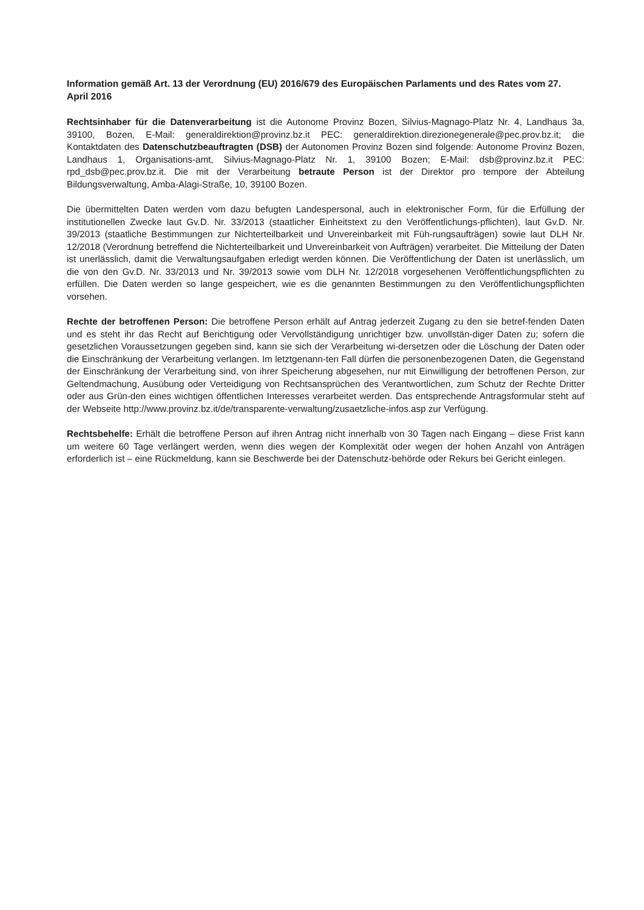Information gemäß Art. 13 der Verordnung (EU) 2016/679 des Europäischen Parlaments und des Rates vom 27. April 2016
Rechtsinhaber für die Datenverarbeitung ist die Autonome Provinz Bozen, Silvius-Magnago-Platz Nr. 4, Landhaus 3a, 39100, Bozen, E-Mail: generaldirektion@provinz.bz.it PEC: generaldirektion.direzionegenerale@pec.prov.bz.it; die Kontaktdaten des Datenschutzbeauftragten (DSB) der Autonomen Provinz Bozen sind folgende: Autonome Provinz Bozen, Landhaus 1, Organisations-amt, Silvius-Magnago-Platz Nr. 1, 39100 Bozen; E-Mail: dsb@provinz.bz.it PEC: rpd_dsb@pec.prov.bz.it. Die mit der Verarbeitung betraute Person ist der Direktor pro tempore der Abteilung Bildungsverwaltung, Amba-Alagi-Straße, 10, 39100 Bozen.
Die übermittelten Daten werden vom dazu befugten Landespersonal, auch in elektronischer Form, für die Erfüllung der institutionellen Zwecke laut Gv.D. Nr. 33/2013 (staatlicher Einheitstext zu den Veröffentlichungs-pflichten), laut Gv.D. Nr. 39/2013 (staatliche Bestimmungen zur Nichterteilbarkeit und Unvereinbarkeit mit Füh-rungsaufträgen) sowie laut DLH Nr. 12/2018 (Verordnung betreffend die Nichterteilbarkeit und Unvereinbarkeit von Aufträgen) verarbeitet. Die Mitteilung der Daten ist unerlässlich, damit die Verwaltungsaufgaben erledigt werden können. Die Veröffentlichung der Daten ist unerlässlich, um die von den Gv.D. Nr. 33/2013 und Nr. 39/2013 sowie vom DLH Nr. 12/2018 vorgesehenen Veröffentlichungspflichten zu erfüllen. Die Daten werden so lange gespeichert, wie es die genannten Bestimmungen zu den Veröffentlichungspflichten vorsehen.
Rechte der betroffenen Person: Die betroffene Person erhält auf Antrag jederzeit Zugang zu den sie betref-fenden Daten und es steht ihr das Recht auf Berichtigung oder Vervollständigung unrichtiger bzw. unvollstän-diger Daten zu; sofern die gesetzlichen Voraussetzungen gegeben sind, kann sie sich der Verarbeitung wi-dersetzen oder die Löschung der Daten oder die Einschränkung der Verarbeitung verlangen. Im letztgenann-ten Fall dürfen die personenbezogenen Daten, die Gegenstand der Einschränkung der Verarbeitung sind, von ihrer Speicherung abgesehen, nur mit Einwilligung der betroffenen Person, zur Geltendmachung, Ausübung oder Verteidigung von Rechtsansprüchen des Verantwortlichen, zum Schutz der Rechte Dritter oder aus Grün-den eines wichtigen öffentlichen Interesses verarbeitet werden. Das entsprechende Antragsformular steht auf der Webseite http://www.provinz.bz.it/de/transparente-verwaltung/zusaetzliche-infos.asp zur Verfügung.
Rechtsbehelfe: Erhält die betroffene Person auf ihren Antrag nicht innerhalb von 30 Tagen nach Eingang – diese Frist kann um weitere 60 Tage verlängert werden, wenn dies wegen der Komplexität oder wegen der hohen Anzahl von Anträgen erforderlich ist – eine Rückmeldung, kann sie Beschwerde bei der Datenschutz-behörde oder Rekurs bei Gericht einlegen.